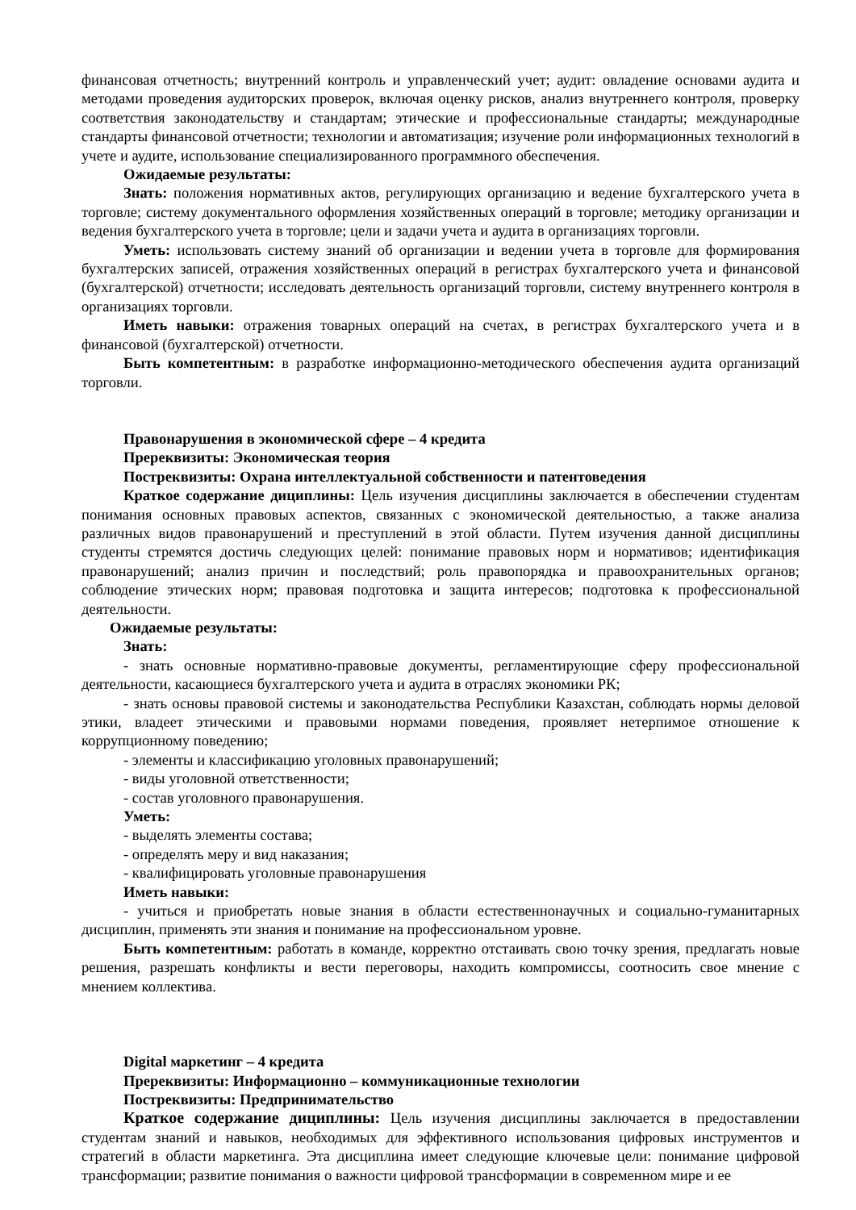финансовая отчетность; внутренний контроль и управленческий учет; аудит: овладение основами аудита и методами проведения аудиторских проверок, включая оценку рисков, анализ внутреннего контроля, проверку соответствия законодательству и стандартам; этические и профессиональные стандарты; международные стандарты финансовой отчетности; технологии и автоматизация; изучение роли информационных технологий в учете и аудите, использование специализированного программного обеспечения.
Ожидаемые результаты:
Знать: положения нормативных актов, регулирующих организацию и ведение бухгалтерского учета в торговле; систему документального оформления хозяйственных операций в торговле; методику организации и ведения бухгалтерского учета в торговле; цели и задачи учета и аудита в организациях торговли.
Уметь: использовать систему знаний об организации и ведении учета в торговле для формирования бухгалтерских записей, отражения хозяйственных операций в регистрах бухгалтерского учета и финансовой (бухгалтерской) отчетности; исследовать деятельность организаций торговли, систему внутреннего контроля в организациях торговли.
Иметь навыки: отражения товарных операций на счетах, в регистрах бухгалтерского учета и в финансовой (бухгалтерской) отчетности.
Быть компетентным: в разработке информационно-методического обеспечения аудита организаций торговли.
Правонарушения в экономической сфере – 4 кредита
Пререквизиты: Экономическая теория
Постреквизиты: Охрана интеллектуальной собственности и патентоведения
Краткое содержание дициплины: Цель изучения дисциплины заключается в обеспечении студентам понимания основных правовых аспектов, связанных с экономической деятельностью, а также анализа различных видов правонарушений и преступлений в этой области. Путем изучения данной дисциплины студенты стремятся достичь следующих целей: понимание правовых норм и нормативов; идентификация правонарушений; анализ причин и последствий; роль правопорядка и правоохранительных органов; соблюдение этических норм; правовая подготовка и защита интересов; подготовка к профессиональной деятельности.
Ожидаемые результаты:
Знать:
- знать основные нормативно-правовые документы, регламентирующие сферу профессиональной деятельности, касающиеся бухгалтерского учета и аудита в отраслях экономики РК;
- знать основы правовой системы и законодательства Республики Казахстан, соблюдать нормы деловой этики, владеет этическими и правовыми нормами поведения, проявляет нетерпимое отношение к коррупционному поведению;
- элементы и классификацию уголовных правонарушений;
- виды уголовной ответственности;
- состав уголовного правонарушения.
Уметь:
- выделять элементы состава;
- определять меру и вид наказания;
- квалифицировать уголовные правонарушения
Иметь навыки:
- учиться и приобретать новые знания в области естественнонаучных и социально-гуманитарных дисциплин, применять эти знания и понимание на профессиональном уровне.
Быть компетентным: работать в команде, корректно отстаивать свою точку зрения, предлагать новые решения, разрешать конфликты и вести переговоры, находить компромиссы, соотносить свое мнение с мнением коллектива.
Digital маркетинг – 4 кредита
Пререквизиты: Информационно – коммуникационные технологии
Постреквизиты: Предпринимательство
Краткое содержание дициплины: Цель изучения дисциплины заключается в предоставлении студентам знаний и навыков, необходимых для эффективного использования цифровых инструментов и стратегий в области маркетинга. Эта дисциплина имеет следующие ключевые цели: понимание цифровой трансформации; развитие понимания о важности цифровой трансформации в современном мире и ее